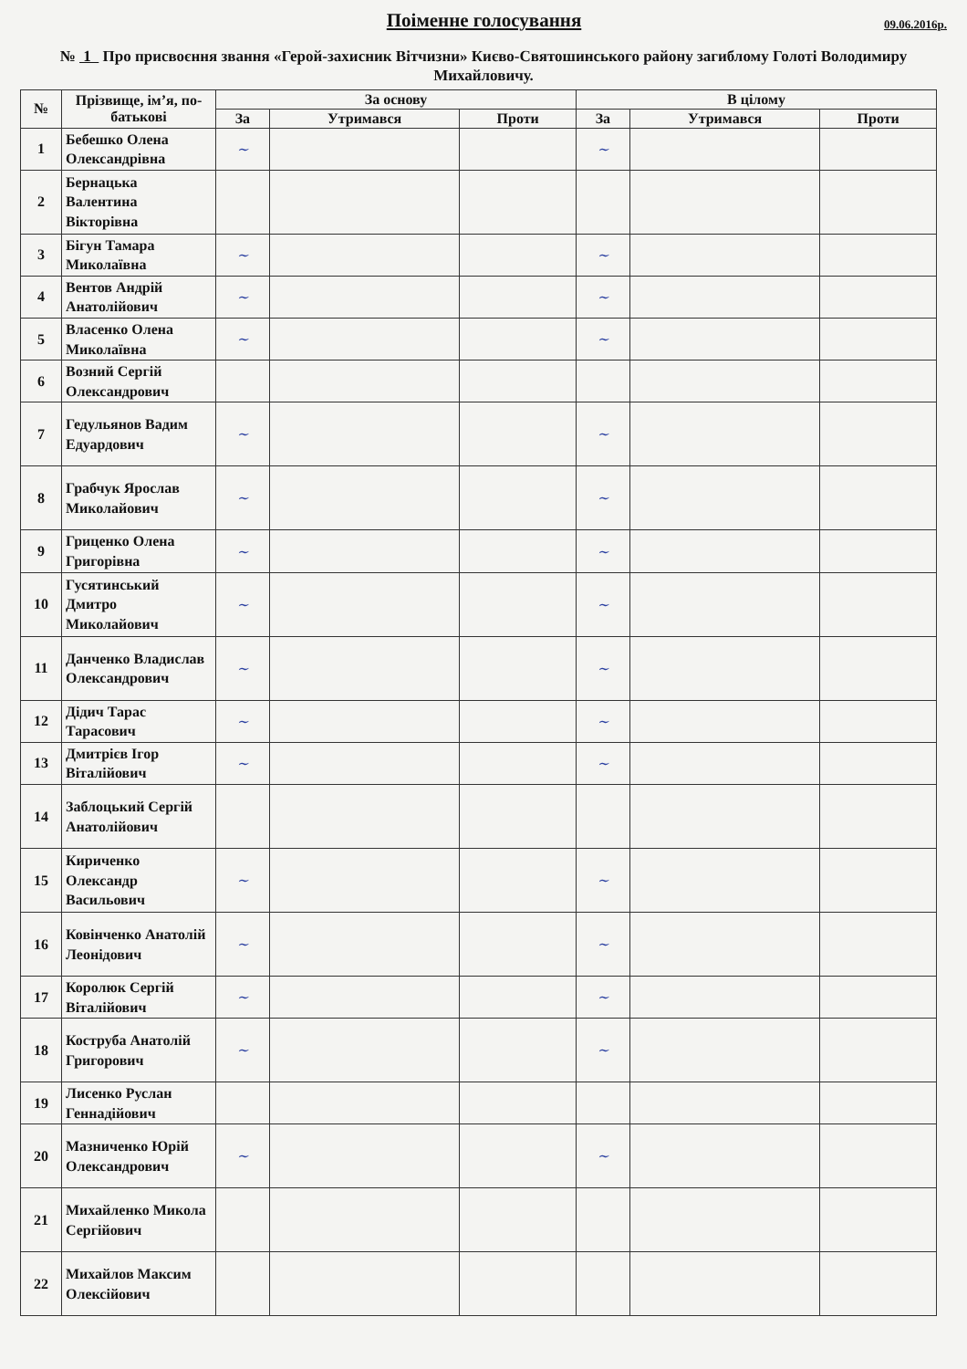Поіменне голосування
09.06.2016р.
№ 1 Про присвоєння звання «Герой-захисник Вітчизни» Києво-Святошинського району загиблому Голоті Володимиру Михайловичу.
| № | Прізвище, ім’я, по-батькові | За основу | | | В цілому | | |
| --- | --- | --- | --- | --- | --- | --- | --- |
| | | За | Утримався | Проти | За | Утримався | Проти |
| 1 | Бебешко Олена Олександрівна | ~ | | | ~ | | |
| 2 | Бернацька Валентина Вікторівна | | | | | | |
| 3 | Бігун Тамара Миколаївна | ~ | | | ~ | | |
| 4 | Вентов Андрій Анатолійович | ~ | | | ~ | | |
| 5 | Власенко Олена Миколаївна | ~ | | | ~ | | |
| 6 | Возний Сергій Олександрович | | | | | | |
| 7 | Гедульянов Вадим Едуардович | ~ | | | ~ | | |
| 8 | Грабчук Ярослав Миколайович | ~ | | | ~ | | |
| 9 | Гриценко Олена Григорівна | ~ | | | ~ | | |
| 10 | Гусятинський Дмитро Миколайович | ~ | | | ~ | | |
| 11 | Данченко Владислав Олександрович | ~ | | | ~ | | |
| 12 | Дідич Тарас Тарасович | ~ | | | ~ | | |
| 13 | Дмитрієв Ігор Віталійович | ~ | | | ~ | | |
| 14 | Заблоцький Сергій Анатолійович | | | | | | |
| 15 | Кириченко Олександр Васильович | ~ | | | ~ | | |
| 16 | Ковінченко Анатолій Леонідович | ~ | | | ~ | | |
| 17 | Королюк Сергій Віталійович | ~ | | | ~ | | |
| 18 | Коструба Анатолій Григорович | ~ | | | ~ | | |
| 19 | Лисенко Руслан Геннадійович | | | | | | |
| 20 | Мазниченко Юрій Олександрович | ~ | | | ~ | | |
| 21 | Михайленко Микола Сергійович | | | | | | |
| 22 | Михайлов Максим Олексійович | | | | | | |